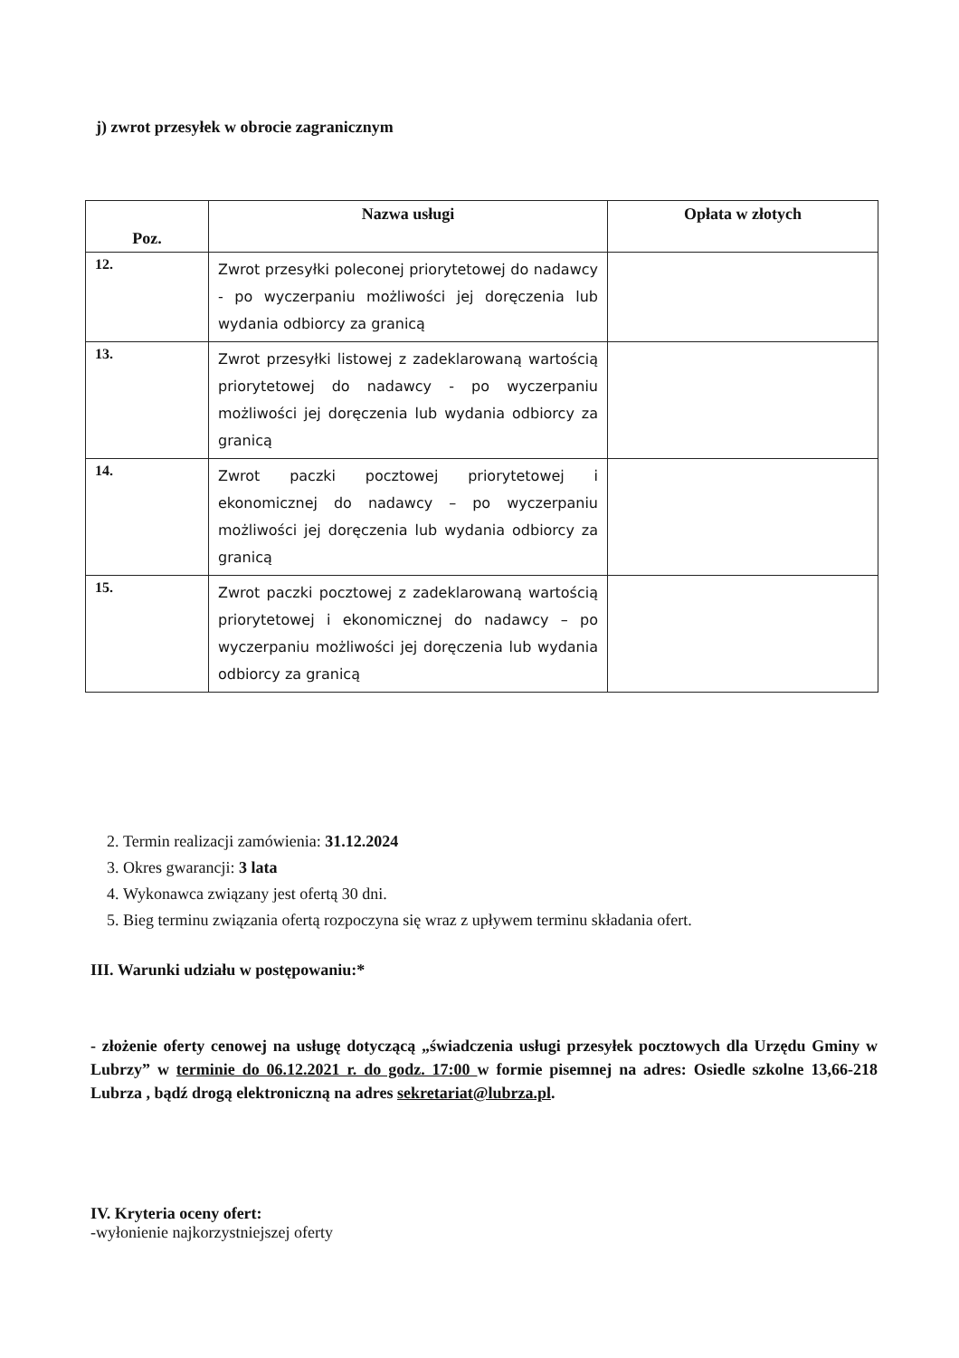j) zwrot przesyłek w obrocie zagranicznym
| Poz. | Nazwa usługi | Opłata w złotych |
| --- | --- | --- |
| 12. | Zwrot przesyłki poleconej priorytetowej do nadawcy - po wyczerpaniu możliwości jej doręczenia lub wydania odbiorcy za granicą | |
| 13. | Zwrot przesyłki listowej z zadeklarowaną wartością priorytetowej do nadawcy - po wyczerpaniu możliwości jej doręczenia lub wydania odbiorcy za granicą | |
| 14. | Zwrot paczki pocztowej priorytetowej i ekonomicznej do nadawcy – po wyczerpaniu możliwości jej doręczenia lub wydania odbiorcy za granicą | |
| 15. | Zwrot paczki pocztowej z zadeklarowaną wartością priorytetowej i ekonomicznej do nadawcy – po wyczerpaniu możliwości jej doręczenia lub wydania odbiorcy za granicą | |
2. Termin realizacji zamówienia: 31.12.2024
3. Okres gwarancji: 3 lata
4. Wykonawca związany jest ofertą 30 dni.
5. Bieg terminu związania ofertą rozpoczyna się wraz z upływem terminu składania ofert.
III. Warunki udziału w postępowaniu:*
- złożenie oferty cenowej na usługę dotyczącą „świadczenia usługi przesyłek pocztowych dla Urzędu Gminy w Lubrzy” w terminie do 06.12.2021 r. do godz. 17:00 w formie pisemnej na adres: Osiedle szkolne 13,66-218 Lubrza , bądź drogą elektroniczną na adres sekretariat@lubrza.pl.
IV. Kryteria oceny ofert:
-wyłonienie najkorzystniejszej oferty